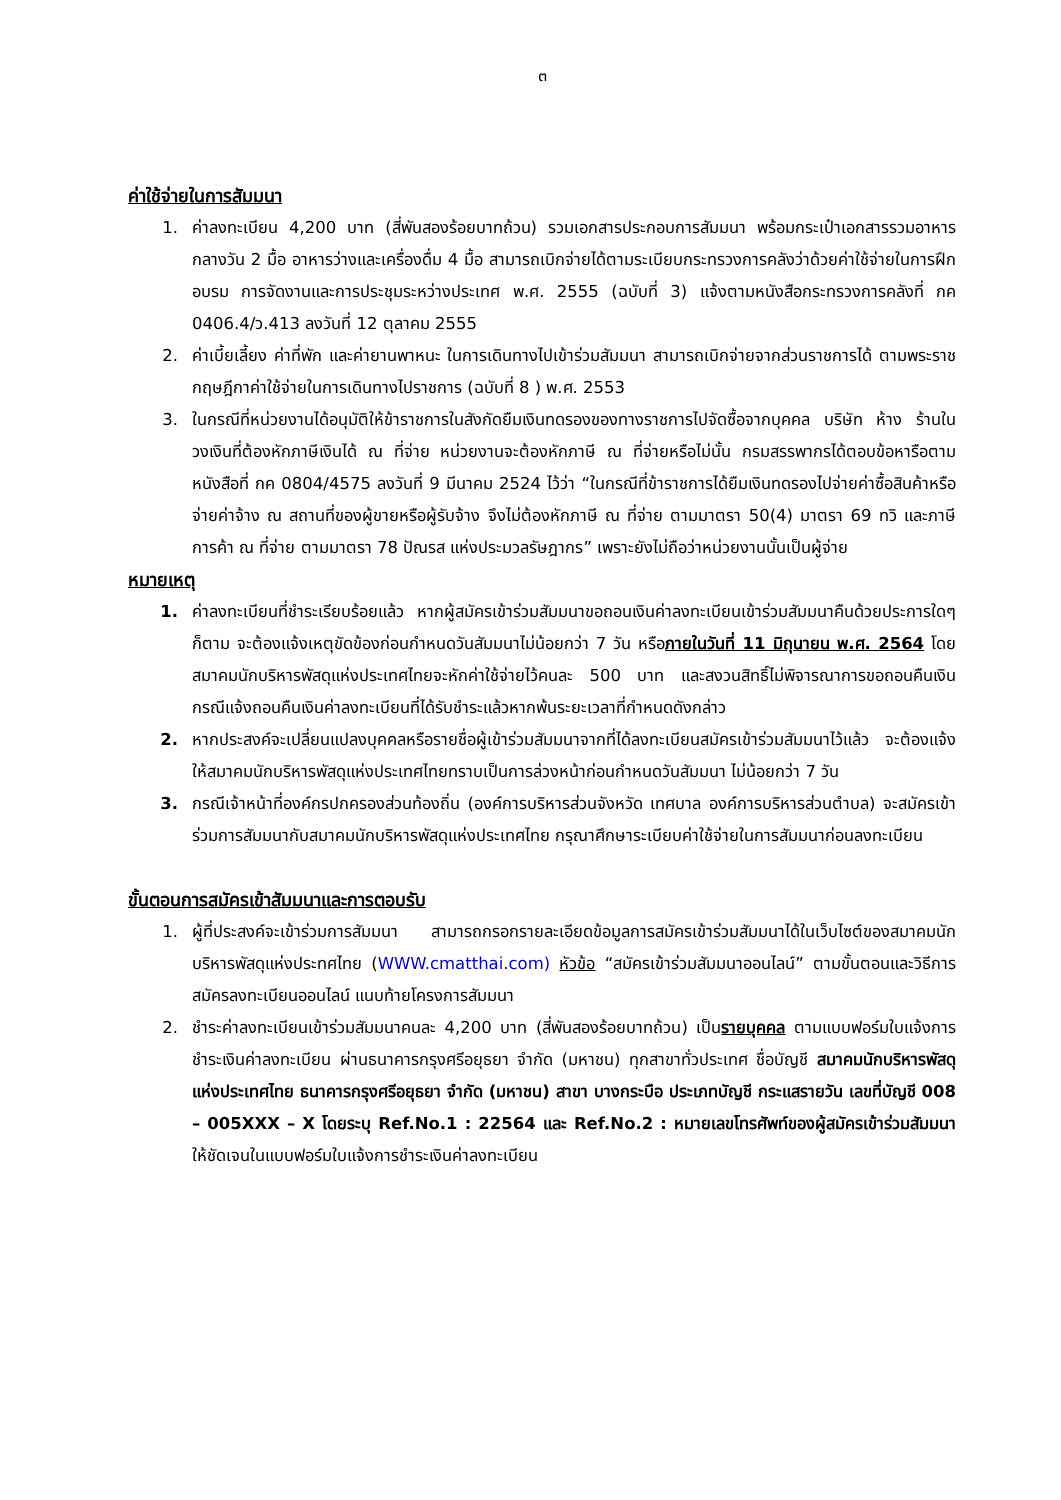๓
ค่าใช้จ่ายในการสัมมนา
1. ค่าลงทะเบียน 4,200 บาท (สี่พันสองร้อยบาทถ้วน) รวมเอกสารประกอบการสัมมนา พร้อมกระเป๋าเอกสารรวมอาหารกลางวัน 2 มื้อ อาหารว่างและเครื่องดื่ม 4 มื้อ สามารถเบิกจ่ายได้ตามระเบียบกระทรวงการคลังว่าด้วยค่าใช้จ่ายในการฝึกอบรม การจัดงานและการประชุมระหว่างประเทศ พ.ศ. 2555 (ฉบับที่ 3) แจ้งตามหนังสือกระทรวงการคลังที่ กค 0406.4/ว.413 ลงวันที่ 12 ตุลาคม 2555
2. ค่าเบี้ยเลี้ยง ค่าที่พัก และค่ายานพาหนะ ในการเดินทางไปเข้าร่วมสัมมนา สามารถเบิกจ่ายจากส่วนราชการได้ ตามพระราชกฤษฎีกาค่าใช้จ่ายในการเดินทางไปราชการ (ฉบับที่ 8 ) พ.ศ. 2553
3. ในกรณีที่หน่วยงานได้อนุมัติให้ข้าราชการในสังกัดยืมเงินทดรองของทางราชการไปจัดซื้อจากบุคคล บริษัท ห้าง ร้านในวงเงินที่ต้องหักภาษีเงินได้ ณ ที่จ่าย หน่วยงานจะต้องหักภาษี ณ ที่จ่ายหรือไม่นั้น กรมสรรพากรได้ตอบข้อหารือตามหนังสือที่ กค 0804/4575 ลงวันที่ 9 มีนาคม 2524 ไว้ว่า “ในกรณีที่ข้าราชการได้ยืมเงินทดรองไปจ่ายค่าซื้อสินค้าหรือจ่ายค่าจ้าง ณ สถานที่ของผู้ขายหรือผู้รับจ้าง จึงไม่ต้องหักภาษี ณ ที่จ่าย ตามมาตรา 50(4) มาตรา 69 ทวิ และภาษีการค้า ณ ที่จ่าย ตามมาตรา 78 ปัณรส แห่งประมวลรัษฎากร” เพราะยังไม่ถือว่าหน่วยงานนั้นเป็นผู้จ่าย
หมายเหตุ
1. ค่าลงทะเบียนที่ชำระเรียบร้อยแล้ว หากผู้สมัครเข้าร่วมสัมมนาขอถอนเงินค่าลงทะเบียนเข้าร่วมสัมมนาคืนด้วยประการใดๆ ก็ตาม จะต้องแจ้งเหตุขัดข้องก่อนกำหนดวันสัมมนาไม่น้อยกว่า 7 วัน หรือภายในวันที่ 11 มิถุนายน พ.ศ. 2564 โดยสมาคมนักบริหารพัสดุแห่งประเทศไทยจะหักค่าใช้จ่ายไว้คนละ 500 บาท และสงวนสิทธิ์ไม่พิจารณาการขอถอนคืนเงิน กรณีแจ้งถอนคืนเงินค่าลงทะเบียนที่ได้รับชำระแล้วหากพ้นระยะเวลาที่กำหนดดังกล่าว
2. หากประสงค์จะเปลี่ยนแปลงบุคคลหรือรายชื่อผู้เข้าร่วมสัมมนาจากที่ได้ลงทะเบียนสมัครเข้าร่วมสัมมนาไว้แล้ว จะต้องแจ้งให้สมาคมนักบริหารพัสดุแห่งประเทศไทยทราบเป็นการล่วงหน้าก่อนกำหนดวันสัมมนา ไม่น้อยกว่า 7 วัน
3. กรณีเจ้าหน้าที่องค์กรปกครองส่วนท้องถิ่น (องค์การบริหารส่วนจังหวัด เทศบาล องค์การบริหารส่วนตำบล) จะสมัครเข้าร่วมการสัมมนากับสมาคมนักบริหารพัสดุแห่งประเทศไทย กรุณาศึกษาระเบียบค่าใช้จ่ายในการสัมมนาก่อนลงทะเบียน
ขั้นตอนการสมัครเข้าสัมมนาและการตอบรับ
1. ผู้ที่ประสงค์จะเข้าร่วมการสัมมนา สามารถกรอกรายละเอียดข้อมูลการสมัครเข้าร่วมสัมมนาได้ในเว็บไซต์ของสมาคมนักบริหารพัสดุแห่งประทศไทย (WWW.cmatthai.com) หัวข้อ “สมัครเข้าร่วมสัมมนาออนไลน์” ตามขั้นตอนและวิธีการสมัครลงทะเบียนออนไลน์ แนบท้ายโครงการสัมมนา
2. ชำระค่าลงทะเบียนเข้าร่วมสัมมนาคนละ 4,200 บาท (สี่พันสองร้อยบาทถ้วน) เป็นรายบุคคล ตามแบบฟอร์มใบแจ้งการชำระเงินค่าลงทะเบียน ผ่านธนาคารกรุงศรีอยุธยา จำกัด (มหาชน) ทุกสาขาทั่วประเทศ ชื่อบัญชี สมาคมนักบริหารพัสดุแห่งประเทศไทย ธนาคารกรุงศรีอยุธยา จำกัด (มหาชน) สาขา บางกระบือ ประเภทบัญชี กระแสรายวัน เลขที่บัญชี 008 – 005XXX – X โดยระบุ Ref.No.1 : 22564 และ Ref.No.2 : หมายเลขโทรศัพท์ของผู้สมัครเข้าร่วมสัมมนา ให้ชัดเจนในแบบฟอร์มใบแจ้งการชำระเงินค่าลงทะเบียน